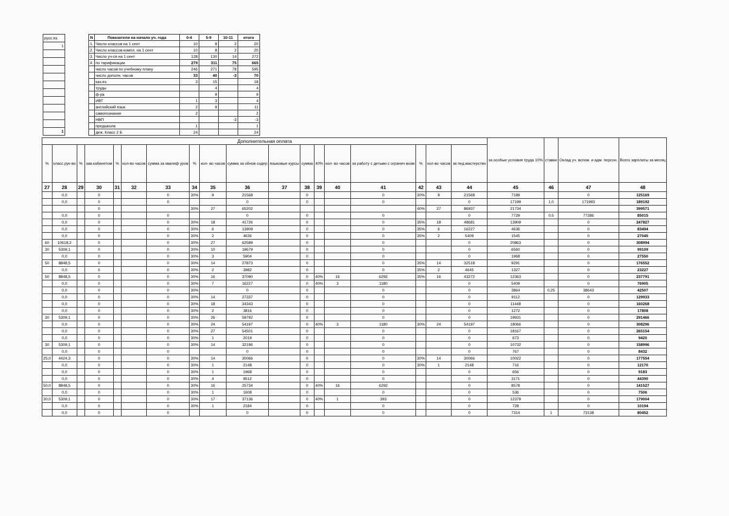| русс.яз. |
| 1 |
| 1 |
| N | Показатели на начало уч. года | 0-4 | 5-9 | 10-11 | итого |
| --- | --- | --- | --- | --- | --- |
| 1. | Число классов на 1 сент | 10 | 8 | 2 | 20 |
| 2. | Число классов-компл. на 1 сент | 10 | 8 | 2 | 20 |
| 3. | Число уч-ся на 1 сент | 128 | 130 | 14 | 272 |
| 4. | по тарификации | 279 | 311 | 75 | 665 |
| | число часов по учебному плану | 246 | 271 | 78 | 595 |
| | число дополн. часов | 33 | 40 | -3 | 70 |
| | каз.яз. | 3 | 15 | | 18 |
| | труды | | 4 | | 4 |
| | ф-ра | | 9 | | 9 |
| | ИВТ | 1 | 3 | | 4 |
| | английский язык | 2 | 9 | | 11 |
| | самопознание | 2 | | | 2 |
| | НВП | | | -3 | -3 |
| | предшкола | 1 | | | 1 |
| | деж. Класс 2 Б | 24 | | | 24 |
| Дополнительная оплата | | | | | | | | | | | | | | | | | | за особые условия труда 10% | ставки | Оклад уч. вспом. и адм. персон. | Всего зарплаты за месяц |
| --- | --- | --- | --- | --- | --- | --- | --- | --- | --- | --- | --- | --- | --- | --- | --- | --- | --- | --- | --- | --- | --- |
| % | класс.рук-во | % | зав.кабинетом | % | кол-во часов | сумма за квалиф уров | % | кол- во часов | сумма за обнов содер | языковые курсы | сумма | 40% | кол- во часов | за работу с детьми с огранич возм | % | кол-во часов | за пед.мастерство | | | | |
| 27 | 28 | 29 | 30 | 31 | 32 | 33 | 34 | 35 | 36 | 37 | 38 | 39 | 40 | 41 | 42 | 43 | 44 | 45 | 46 | 47 | 48 |
| | 0,0 | | 0 | | | 0 | 30% | 9 | 21568 | | 0 | | | 0 | 30% | 9 | 21568 | 7189 | | 0 | 125169 |
| | 0,0 | | 0 | | | 0 | | | 0 | | 0 | | | 0 | | | 0 | 17199 | 1,0 | 171993 | 189192 |
| | | | 0 | | | | 30% | 27 | 65202 | | | | | | 40% | 27 | 86937 | 21734 | | | 399571 |
| | 0,0 | | 0 | | | 0 | | | 0 | | 0 | | | 0 | | | 0 | 7729 | 0,5 | 77286 | 85015 |
| | 0,0 | | 0 | | | 0 | 30% | 18 | 41726 | | 0 | | | 0 | 35% | 18 | 48681 | 13909 | | 0 | 247827 |
| | 0,0 | | 0 | | | 0 | 30% | 6 | 13909 | | 0 | | | 0 | 35% | 6 | 16227 | 4636 | | 0 | 83494 |
| | 0,0 | | 0 | | | 0 | 30% | 2 | 4636 | | 0 | | | 0 | 35% | 2 | 5409 | 1545 | | 0 | 27045 |
| 60 | 10618,2 | | 0 | | | 0 | 30% | 27 | 62589 | | 0 | | | 0 | | | 0 | 20863 | | 0 | 308994 |
| 30 | 5309,1 | | 0 | | | 0 | 30% | 10 | 19679 | | 0 | | | 0 | | | 0 | 6560 | | 0 | 99109 |
| | 0,0 | | 0 | | | 0 | 30% | 3 | 5904 | | 0 | | | 0 | | | 0 | 1968 | | 0 | 27550 |
| 50 | 8848,5 | | 0 | | | 0 | 30% | 14 | 27873 | | 0 | | | 0 | 35% | 14 | 32518 | 9291 | | 0 | 176552 |
| | 0,0 | | 0 | | | 0 | 30% | 2 | 3982 | | 0 | | | 0 | 35% | 2 | 4645 | 1327 | | 0 | 23227 |
| 50 | 8848,5 | | 0 | | | 0 | 30% | 16 | 37090 | | 0 | 40% | 16 | 6292 | 35% | 16 | 43272 | 12363 | | 0 | 237791 |
| | 0,0 | | 0 | | | 0 | 30% | 7 | 16227 | | 0 | 40% | 3 | 1180 | | | 0 | 5409 | | 0 | 76905 |
| | 0,0 | | 0 | | | 0 | 30% | | 0 | | 0 | | | 0 | | | 0 | 3864 | 0,25 | 38643 | 42507 |
| | 0,0 | | 0 | | | 0 | 30% | 14 | 27337 | | 0 | | | 0 | | | 0 | 9112 | | 0 | 129933 |
| | 0,0 | | 0 | | | 0 | 30% | 18 | 34343 | | 0 | | | 0 | | | 0 | 11448 | | 0 | 160268 |
| | 0,0 | | 0 | | | 0 | 30% | 2 | 3816 | | 0 | | | 0 | | | 0 | 1272 | | 0 | 17808 |
| 30 | 5309,1 | | 0 | | | 0 | 30% | 26 | 59792 | | 0 | | | 0 | | | 0 | 19931 | | 0 | 291466 |
| | 0,0 | | 0 | | | 0 | 30% | 24 | 54197 | | 0 | 40% | 3 | 1180 | 30% | 24 | 54197 | 18066 | | 0 | 308296 |
| | 0,0 | | 0 | | | 0 | 30% | 27 | 54501 | | 0 | | | 0 | | | 0 | 18167 | | 0 | 265154 |
| | 0,0 | | 0 | | | 0 | 30% | 1 | 2019 | | 0 | | | 0 | | | 0 | 673 | | 0 | 9420 |
| 30 | 5309,1 | | 0 | | | 0 | 30% | 14 | 32196 | | 0 | | | 0 | | | 0 | 10732 | | 0 | 158996 |
| | 0,0 | | 0 | | | 0 | | | 0 | | 0 | | | 0 | | | 0 | 767 | | 0 | 8432 |
| 25,0 | 4424,3 | | 0 | | | 0 | 30% | 14 | 30066 | | 0 | | | 0 | 30% | 14 | 30066 | 10022 | | 0 | 177554 |
| | 0,0 | | 0 | | | 0 | 30% | 1 | 2148 | | 0 | | | 0 | 30% | 1 | 2148 | 716 | | 0 | 12170 |
| | 0,0 | | 0 | | | 0 | 30% | 1 | 1968 | | 0 | | | 0 | | | 0 | 656 | | 0 | 9183 |
| | 0,0 | | 0 | | | 0 | 30% | 4 | 9512 | | 0 | | | 0 | | | 0 | 3171 | | 0 | 44390 |
| 50,0 | 8848,5 | | 0 | | | 0 | 30% | 16 | 25734 | | 0 | 40% | 16 | 6292 | | | 0 | 8578 | | 0 | 141527 |
| | 0,0 | | 0 | | | 0 | 30% | 1 | 1608 | | 0 | | | 0 | | | 0 | 536 | | 0 | 7506 |
| 30,0 | 5309,1 | | 0 | | | 0 | 30% | 17 | 37136 | | 0 | 40% | 1 | 393 | | | 0 | 12379 | | 0 | 179004 |
| | 0,0 | | 0 | | | 0 | 30% | 1 | 2184 | | 0 | | | 0 | | | 0 | 728 | | 0 | 10194 |
| | 0,0 | | 0 | | | 0 | | | 0 | | 0 | | | 0 | | | 0 | 7314 | 1 | 73138 | 80452 |